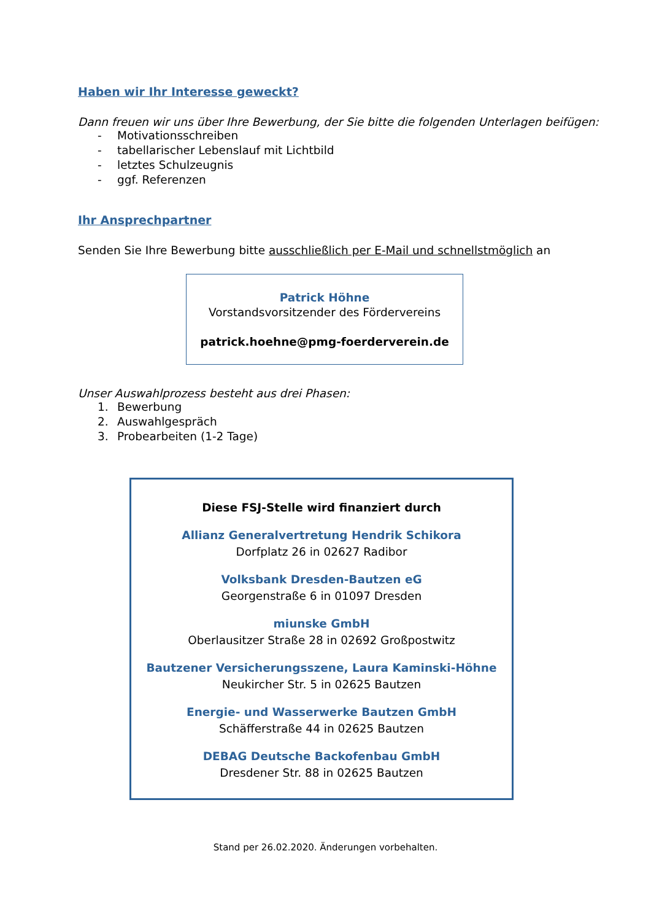Haben wir Ihr Interesse geweckt?
Dann freuen wir uns über Ihre Bewerbung, der Sie bitte die folgenden Unterlagen beifügen:
- Motivationsschreiben
- tabellarischer Lebenslauf mit Lichtbild
- letztes Schulzeugnis
- ggf. Referenzen
Ihr Ansprechpartner
Senden Sie Ihre Bewerbung bitte ausschließlich per E-Mail und schnellstmöglich an
Patrick Höhne
Vorstandsvorsitzender des Fördervereins
patrick.hoehne@pmg-foerderverein.de
Unser Auswahlprozess besteht aus drei Phasen:
1. Bewerbung
2. Auswahlgespräch
3. Probearbeiten (1-2 Tage)
Diese FSJ-Stelle wird finanziert durch
Allianz Generalvertretung Hendrik Schikora
Dorfplatz 26 in 02627 Radibor
Volksbank Dresden-Bautzen eG
Georgenstraße 6 in 01097 Dresden
miunske GmbH
Oberlausitzer Straße 28 in 02692 Großpostwitz
Bautzener Versicherungsszene, Laura Kaminski-Höhne
Neukircher Str. 5 in 02625 Bautzen
Energie- und Wasserwerke Bautzen GmbH
Schäfferstraße 44 in 02625 Bautzen
DEBAG Deutsche Backofenbau GmbH
Dresdener Str. 88 in 02625 Bautzen
Stand per 26.02.2020. Änderungen vorbehalten.